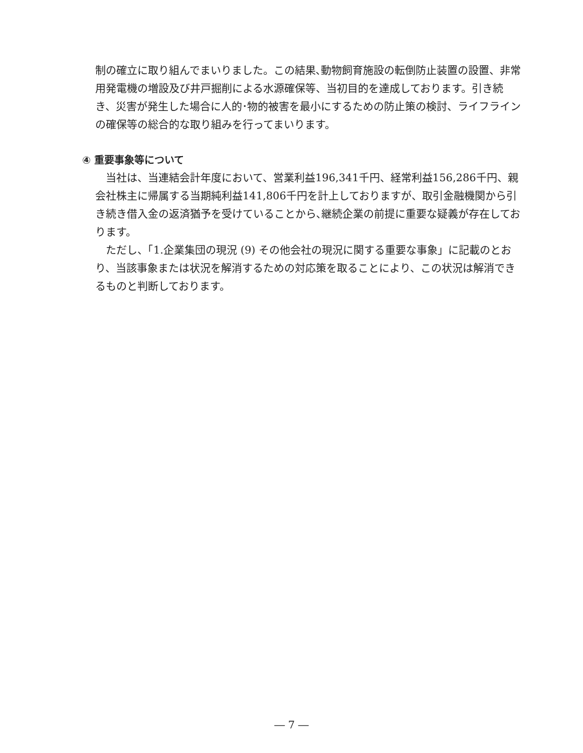制の確立に取り組んでまいりました。この結果､動物飼育施設の転倒防止装置の設置、非常用発電機の増設及び井戸掘削による水源確保等、当初目的を達成しております。引き続き、災害が発生した場合に人的･物的被害を最小にするための防止策の検討、ライフラインの確保等の総合的な取り組みを行ってまいります。
④ 重要事象等について
当社は、当連結会計年度において、営業利益196,341千円、経常利益156,286千円、親会社株主に帰属する当期純利益141,806千円を計上しておりますが、取引金融機関から引き続き借入金の返済猶予を受けていることから､継続企業の前提に重要な疑義が存在しております。
ただし、「1.企業集団の現況 (9) その他会社の現況に関する重要な事象」に記載のとおり、当該事象または状況を解消するための対応策を取ることにより、この状況は解消できるものと判断しております。
― 7 ―